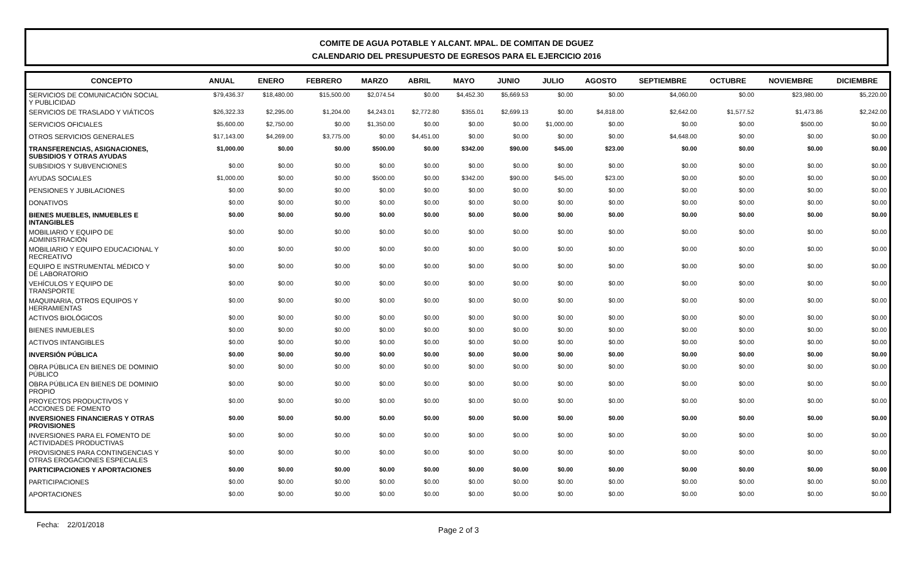COMITE DE AGUA POTABLE Y ALCANT. MPAL. DE COMITAN DE DGUEZ
CALENDARIO DEL PRESUPUESTO DE EGRESOS PARA EL EJERCICIO 2016
| CONCEPTO | ANUAL | ENERO | FEBRERO | MARZO | ABRIL | MAYO | JUNIO | JULIO | AGOSTO | SEPTIEMBRE | OCTUBRE | NOVIEMBRE | DICIEMBRE |
| --- | --- | --- | --- | --- | --- | --- | --- | --- | --- | --- | --- | --- | --- |
| SERVICIOS DE COMUNICACIÓN SOCIAL Y PUBLICIDAD | $79,436.37 | $18,480.00 | $15,500.00 | $2,074.54 | $0.00 | $4,452.30 | $5,669.53 | $0.00 | $0.00 | $4,060.00 | $0.00 | $23,980.00 | $5,220.00 |
| SERVICIOS DE TRASLADO Y VIÁTICOS | $26,322.33 | $2,295.00 | $1,204.00 | $4,243.01 | $2,772.80 | $355.01 | $2,699.13 | $0.00 | $4,818.00 | $2,642.00 | $1,577.52 | $1,473.86 | $2,242.00 |
| SERVICIOS OFICIALES | $5,600.00 | $2,750.00 | $0.00 | $1,350.00 | $0.00 | $0.00 | $0.00 | $1,000.00 | $0.00 | $0.00 | $0.00 | $500.00 | $0.00 |
| OTROS SERVICIOS GENERALES | $17,143.00 | $4,269.00 | $3,775.00 | $0.00 | $4,451.00 | $0.00 | $0.00 | $0.00 | $0.00 | $4,648.00 | $0.00 | $0.00 | $0.00 |
| TRANSFERENCIAS, ASIGNACIONES, SUBSIDIOS Y OTRAS AYUDAS | $1,000.00 | $0.00 | $0.00 | $500.00 | $0.00 | $342.00 | $90.00 | $45.00 | $23.00 | $0.00 | $0.00 | $0.00 | $0.00 |
| SUBSIDIOS Y SUBVENCIONES | $0.00 | $0.00 | $0.00 | $0.00 | $0.00 | $0.00 | $0.00 | $0.00 | $0.00 | $0.00 | $0.00 | $0.00 | $0.00 |
| AYUDAS SOCIALES | $1,000.00 | $0.00 | $0.00 | $500.00 | $0.00 | $342.00 | $90.00 | $45.00 | $23.00 | $0.00 | $0.00 | $0.00 | $0.00 |
| PENSIONES Y JUBILACIONES | $0.00 | $0.00 | $0.00 | $0.00 | $0.00 | $0.00 | $0.00 | $0.00 | $0.00 | $0.00 | $0.00 | $0.00 | $0.00 |
| DONATIVOS | $0.00 | $0.00 | $0.00 | $0.00 | $0.00 | $0.00 | $0.00 | $0.00 | $0.00 | $0.00 | $0.00 | $0.00 | $0.00 |
| BIENES MUEBLES, INMUEBLES E INTANGIBLES | $0.00 | $0.00 | $0.00 | $0.00 | $0.00 | $0.00 | $0.00 | $0.00 | $0.00 | $0.00 | $0.00 | $0.00 | $0.00 |
| MOBILIARIO Y EQUIPO DE ADMINISTRACIÓN | $0.00 | $0.00 | $0.00 | $0.00 | $0.00 | $0.00 | $0.00 | $0.00 | $0.00 | $0.00 | $0.00 | $0.00 | $0.00 |
| MOBILIARIO Y EQUIPO EDUCACIONAL Y RECREATIVO | $0.00 | $0.00 | $0.00 | $0.00 | $0.00 | $0.00 | $0.00 | $0.00 | $0.00 | $0.00 | $0.00 | $0.00 | $0.00 |
| EQUIPO E INSTRUMENTAL MÉDICO Y DE LABORATORIO | $0.00 | $0.00 | $0.00 | $0.00 | $0.00 | $0.00 | $0.00 | $0.00 | $0.00 | $0.00 | $0.00 | $0.00 | $0.00 |
| VEHÍCULOS Y EQUIPO DE TRANSPORTE | $0.00 | $0.00 | $0.00 | $0.00 | $0.00 | $0.00 | $0.00 | $0.00 | $0.00 | $0.00 | $0.00 | $0.00 | $0.00 |
| MAQUINARIA, OTROS EQUIPOS Y HERRAMIENTAS | $0.00 | $0.00 | $0.00 | $0.00 | $0.00 | $0.00 | $0.00 | $0.00 | $0.00 | $0.00 | $0.00 | $0.00 | $0.00 |
| ACTIVOS BIOLÓGICOS | $0.00 | $0.00 | $0.00 | $0.00 | $0.00 | $0.00 | $0.00 | $0.00 | $0.00 | $0.00 | $0.00 | $0.00 | $0.00 |
| BIENES INMUEBLES | $0.00 | $0.00 | $0.00 | $0.00 | $0.00 | $0.00 | $0.00 | $0.00 | $0.00 | $0.00 | $0.00 | $0.00 | $0.00 |
| ACTIVOS INTANGIBLES | $0.00 | $0.00 | $0.00 | $0.00 | $0.00 | $0.00 | $0.00 | $0.00 | $0.00 | $0.00 | $0.00 | $0.00 | $0.00 |
| INVERSIÓN PÚBLICA | $0.00 | $0.00 | $0.00 | $0.00 | $0.00 | $0.00 | $0.00 | $0.00 | $0.00 | $0.00 | $0.00 | $0.00 | $0.00 |
| OBRA PÚBLICA EN BIENES DE DOMINIO PÚBLICO | $0.00 | $0.00 | $0.00 | $0.00 | $0.00 | $0.00 | $0.00 | $0.00 | $0.00 | $0.00 | $0.00 | $0.00 | $0.00 |
| OBRA PÚBLICA EN BIENES DE DOMINIO PROPIO | $0.00 | $0.00 | $0.00 | $0.00 | $0.00 | $0.00 | $0.00 | $0.00 | $0.00 | $0.00 | $0.00 | $0.00 | $0.00 |
| PROYECTOS PRODUCTIVOS Y ACCIONES DE FOMENTO | $0.00 | $0.00 | $0.00 | $0.00 | $0.00 | $0.00 | $0.00 | $0.00 | $0.00 | $0.00 | $0.00 | $0.00 | $0.00 |
| INVERSIONES FINANCIERAS Y OTRAS PROVISIONES | $0.00 | $0.00 | $0.00 | $0.00 | $0.00 | $0.00 | $0.00 | $0.00 | $0.00 | $0.00 | $0.00 | $0.00 | $0.00 |
| INVERSIONES PARA EL FOMENTO DE ACTIVIDADES PRODUCTIVAS | $0.00 | $0.00 | $0.00 | $0.00 | $0.00 | $0.00 | $0.00 | $0.00 | $0.00 | $0.00 | $0.00 | $0.00 | $0.00 |
| PROVISIONES PARA CONTINGENCIAS Y OTRAS EROGACIONES ESPECIALES | $0.00 | $0.00 | $0.00 | $0.00 | $0.00 | $0.00 | $0.00 | $0.00 | $0.00 | $0.00 | $0.00 | $0.00 | $0.00 |
| PARTICIPACIONES Y APORTACIONES | $0.00 | $0.00 | $0.00 | $0.00 | $0.00 | $0.00 | $0.00 | $0.00 | $0.00 | $0.00 | $0.00 | $0.00 | $0.00 |
| PARTICIPACIONES | $0.00 | $0.00 | $0.00 | $0.00 | $0.00 | $0.00 | $0.00 | $0.00 | $0.00 | $0.00 | $0.00 | $0.00 | $0.00 |
| APORTACIONES | $0.00 | $0.00 | $0.00 | $0.00 | $0.00 | $0.00 | $0.00 | $0.00 | $0.00 | $0.00 | $0.00 | $0.00 | $0.00 |
Fecha: 22/01/2018 Page 2 of 3